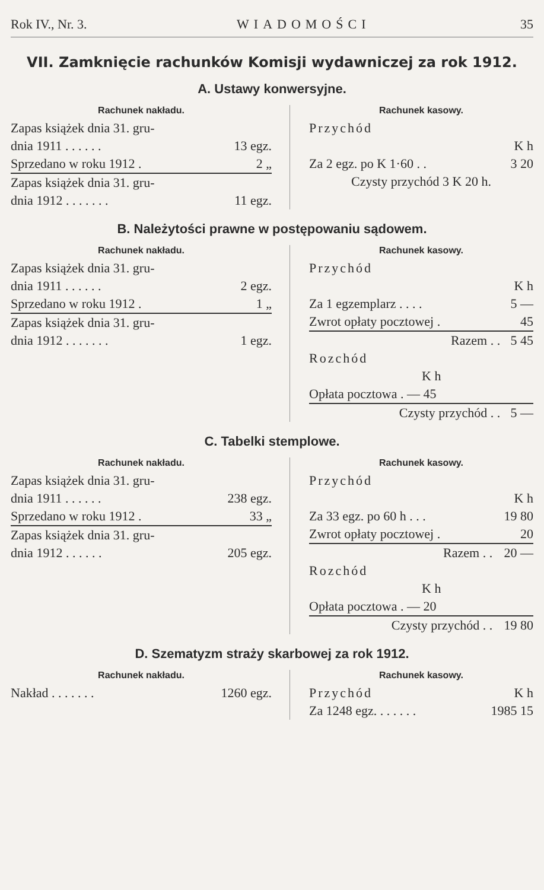Rok IV., Nr. 3. WIADOMOŚCI 35
VII. Zamknięcie rachunków Komisji wydawniczej za rok 1912.
A. Ustawy konwersyjne.
Rachunek nakładu.
| Zapas książek dnia 31. gru- | |
| dnia 1911 . . . . . . | 13 egz. |
| Sprzedano w roku 1912 . | 2 „ |
| Zapas książek dnia 31. gru- | |
| dnia 1912 . . . . . . . | 11 egz. |
Rachunek kasowy.
| Przychód | |
| | K h |
| Za 2 egz. po K 1·60 . . | 3 20 |
| Czysty przychód 3 K 20 h. | |
B. Należytości prawne w postępowaniu sądowem.
Rachunek nakładu.
| Zapas książek dnia 31. gru- | |
| dnia 1911 . . . . . . | 2 egz. |
| Sprzedano w roku 1912 . | 1 „ |
| Zapas książek dnia 31. gru- | |
| dnia 1912 . . . . . . . | 1 egz. |
Rachunek kasowy.
| Przychód | |
| | K h |
| Za 1 egzemplarz . . . . | 5 — |
| Zwrot opłaty pocztowej . | 45 |
| Razem . . | 5 45 |
| Rozchód | |
| K h | |
| Opłata pocztowa . — 45 | |
| Czysty przychód . . | 5 — |
C. Tabelki stemplowe.
Rachunek nakładu.
| Zapas książek dnia 31. gru- | |
| dnia 1911 . . . . . . | 238 egz. |
| Sprzedano w roku 1912 . | 33 „ |
| Zapas książek dnia 31. gru- | |
| dnia 1912 . . . . . . | 205 egz. |
Rachunek kasowy.
| Przychód | |
| | K h |
| Za 33 egz. po 60 h . . . | 19 80 |
| Zwrot opłaty pocztowej . | 20 |
| Razem . . | 20 — |
| Rozchód | |
| K h | |
| Opłata pocztowa . — 20 | |
| Czysty przychód . . | 19 80 |
D. Szematyzm straży skarbowej za rok 1912.
Rachunek nakładu.
| Nakład . . . . . . . | 1260 egz. |
Rachunek kasowy.
| Przychód | K h |
| Za 1248 egz. . . . . . . | 1985 15 |